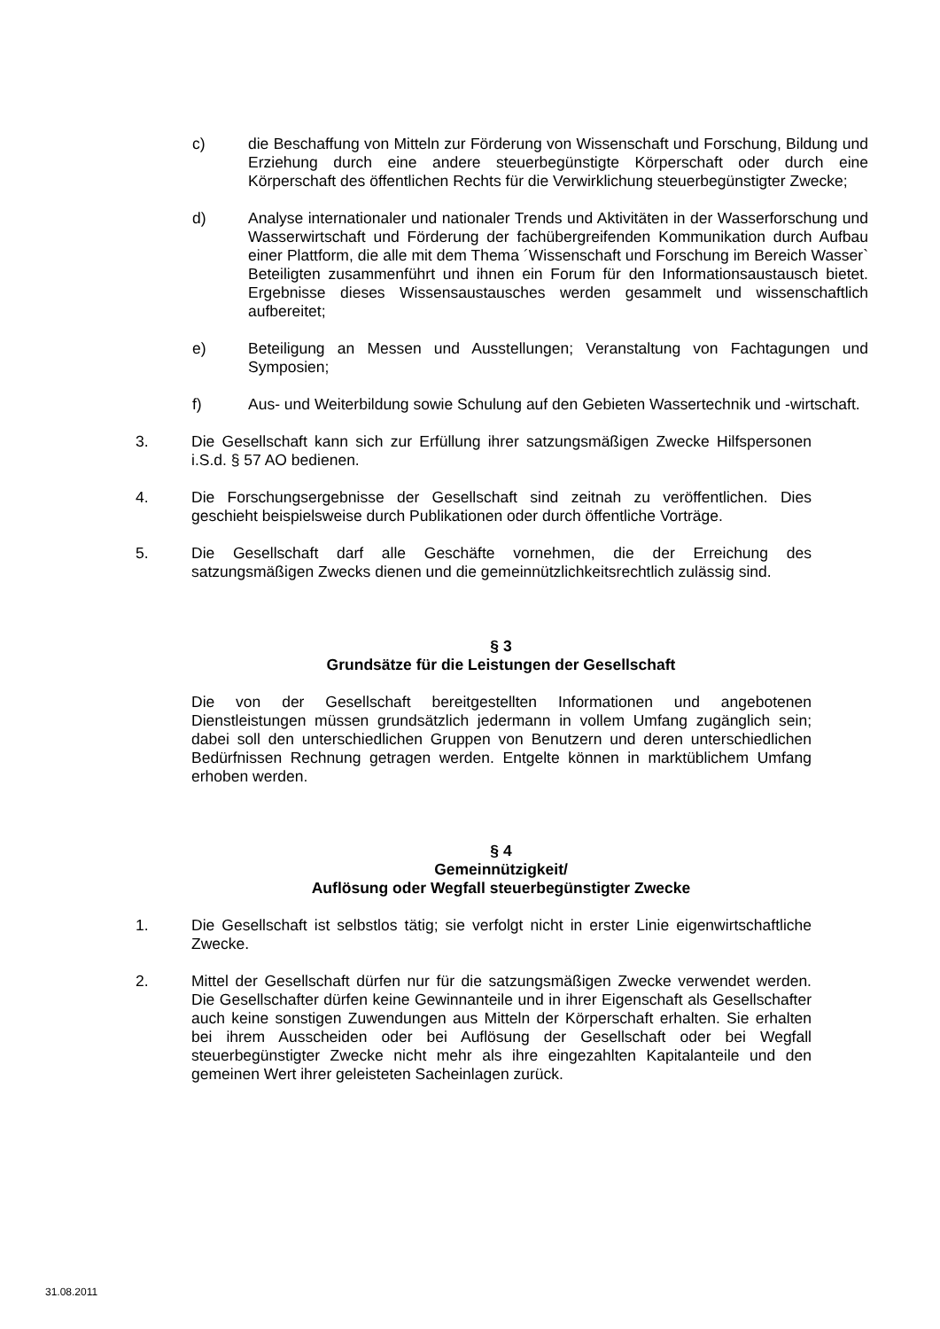c) die Beschaffung von Mitteln zur Förderung von Wissenschaft und Forschung, Bildung und Erziehung durch eine andere steuerbegünstigte Körperschaft oder durch eine Körperschaft des öffentlichen Rechts für die Verwirklichung steuerbegünstigter Zwecke;
d) Analyse internationaler und nationaler Trends und Aktivitäten in der Wasserforschung und Wasserwirtschaft und Förderung der fachübergreifenden Kommunikation durch Aufbau einer Plattform, die alle mit dem Thema ´Wissenschaft und Forschung im Bereich Wasser` Beteiligten zusammenführt und ihnen ein Forum für den Informationsaustausch bietet. Ergebnisse dieses Wissensaustausches werden gesammelt und wissenschaftlich aufbereitet;
e) Beteiligung an Messen und Ausstellungen; Veranstaltung von Fachtagungen und Symposien;
f) Aus- und Weiterbildung sowie Schulung auf den Gebieten Wassertechnik und -wirtschaft.
3. Die Gesellschaft kann sich zur Erfüllung ihrer satzungsmäßigen Zwecke Hilfspersonen i.S.d. § 57 AO bedienen.
4. Die Forschungsergebnisse der Gesellschaft sind zeitnah zu veröffentlichen. Dies geschieht beispielsweise durch Publikationen oder durch öffentliche Vorträge.
5. Die Gesellschaft darf alle Geschäfte vornehmen, die der Erreichung des satzungsmäßigen Zwecks dienen und die gemeinnützlichkeitsrechtlich zulässig sind.
§ 3
Grundsätze für die Leistungen der Gesellschaft
Die von der Gesellschaft bereitgestellten Informationen und angebotenen Dienstleistungen müssen grundsätzlich jedermann in vollem Umfang zugänglich sein; dabei soll den unterschiedlichen Gruppen von Benutzern und deren unterschiedlichen Bedürfnissen Rechnung getragen werden. Entgelte können in marktüblichem Umfang erhoben werden.
§ 4
Gemeinnützigkeit/
Auflösung oder Wegfall steuerbegünstigter Zwecke
1. Die Gesellschaft ist selbstlos tätig; sie verfolgt nicht in erster Linie eigenwirtschaftliche Zwecke.
2. Mittel der Gesellschaft dürfen nur für die satzungsmäßigen Zwecke verwendet werden. Die Gesellschafter dürfen keine Gewinnanteile und in ihrer Eigenschaft als Gesellschafter auch keine sonstigen Zuwendungen aus Mitteln der Körperschaft erhalten. Sie erhalten bei ihrem Ausscheiden oder bei Auflösung der Gesellschaft oder bei Wegfall steuerbegünstigter Zwecke nicht mehr als ihre eingezahlten Kapitalanteile und den gemeinen Wert ihrer geleisteten Sacheinlagen zurück.
31.08.2011